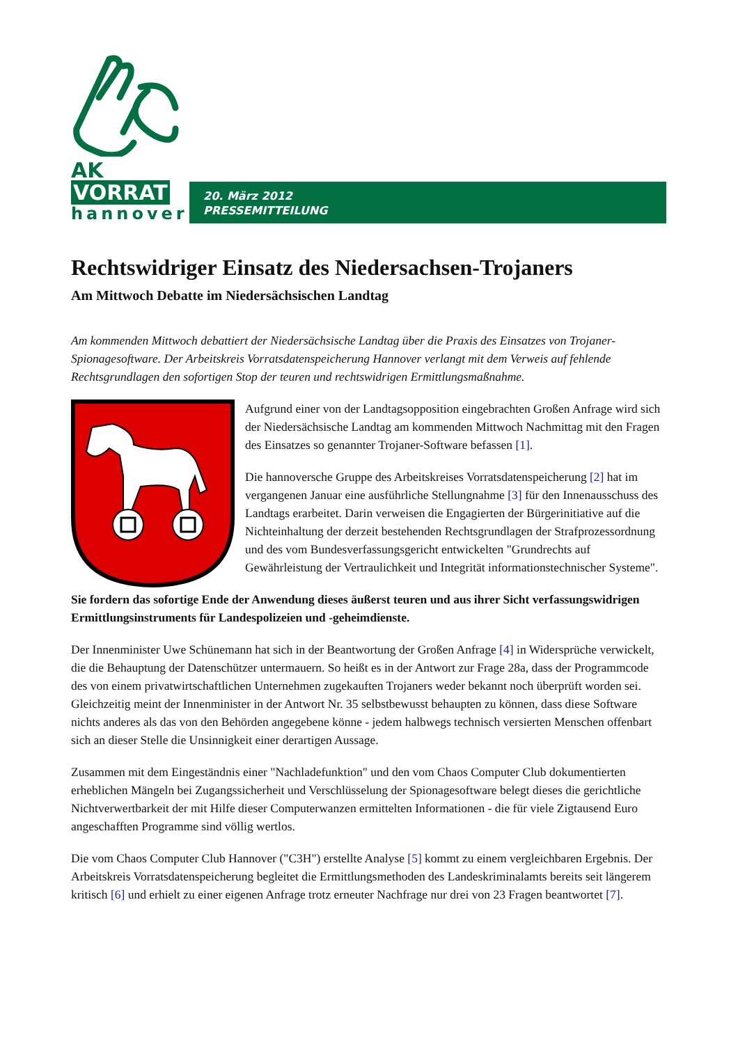AK VORRAT
hannover
20. März 2012
PRESSEMITTEILUNG
Rechtswidriger Einsatz des Niedersachsen-Trojaners
Am Mittwoch Debatte im Niedersächsischen Landtag
Am kommenden Mittwoch debattiert der Niedersächsische Landtag über die Praxis des Einsatzes von Trojaner-Spionagesoftware. Der Arbeitskreis Vorratsdatenspeicherung Hannover verlangt mit dem Verweis auf fehlende Rechtsgrundlagen den sofortigen Stop der teuren und rechtswidrigen Ermittlungsmaßnahme.
Aufgrund einer von der Landtagsopposition eingebrachten Großen Anfrage wird sich der Niedersächsische Landtag am kommenden Mittwoch Nachmittag mit den Fragen des Einsatzes so genannter Trojaner-Software befassen [1].
Die hannoversche Gruppe des Arbeitskreises Vorratsdatenspeicherung [2] hat im vergangenen Januar eine ausführliche Stellungnahme [3] für den Innenausschuss des Landtags erarbeitet. Darin verweisen die Engagierten der Bürgerinitiative auf die Nichteinhaltung der derzeit bestehenden Rechtsgrundlagen der Strafprozessordnung und des vom Bundesverfassungsgericht entwickelten "Grundrechts auf Gewährleistung der Vertraulichkeit und Integrität informationstechnischer Systeme".
Sie fordern das sofortige Ende der Anwendung dieses äußerst teuren und aus ihrer Sicht verfassungswidrigen Ermittlungsinstruments für Landespolizeien und -geheimdienste.
Der Innenminister Uwe Schünemann hat sich in der Beantwortung der Großen Anfrage [4] in Widersprüche verwickelt, die die Behauptung der Datenschützer untermauern. So heißt es in der Antwort zur Frage 28a, dass der Programmcode des von einem privatwirtschaftlichen Unternehmen zugekauften Trojaners weder bekannt noch überprüft worden sei. Gleichzeitig meint der Innenminister in der Antwort Nr. 35 selbstbewusst behaupten zu können, dass diese Software nichts anderes als das von den Behörden angegebene könne - jedem halbwegs technisch versierten Menschen offenbart sich an dieser Stelle die Unsinnigkeit einer derartigen Aussage.
Zusammen mit dem Eingeständnis einer "Nachladefunktion" und den vom Chaos Computer Club dokumentierten erheblichen Mängeln bei Zugangssicherheit und Verschlüsselung der Spionagesoftware belegt dieses die gerichtliche Nichtverwertbarkeit der mit Hilfe dieser Computerwanzen ermittelten Informationen - die für viele Zigtausend Euro angeschafften Programme sind völlig wertlos.
Die vom Chaos Computer Club Hannover ("C3H") erstellte Analyse [5] kommt zu einem vergleichbaren Ergebnis. Der Arbeitskreis Vorratsdatenspeicherung begleitet die Ermittlungsmethoden des Landeskriminalamts bereits seit längerem kritisch [6] und erhielt zu einer eigenen Anfrage trotz erneuter Nachfrage nur drei von 23 Fragen beantwortet [7].